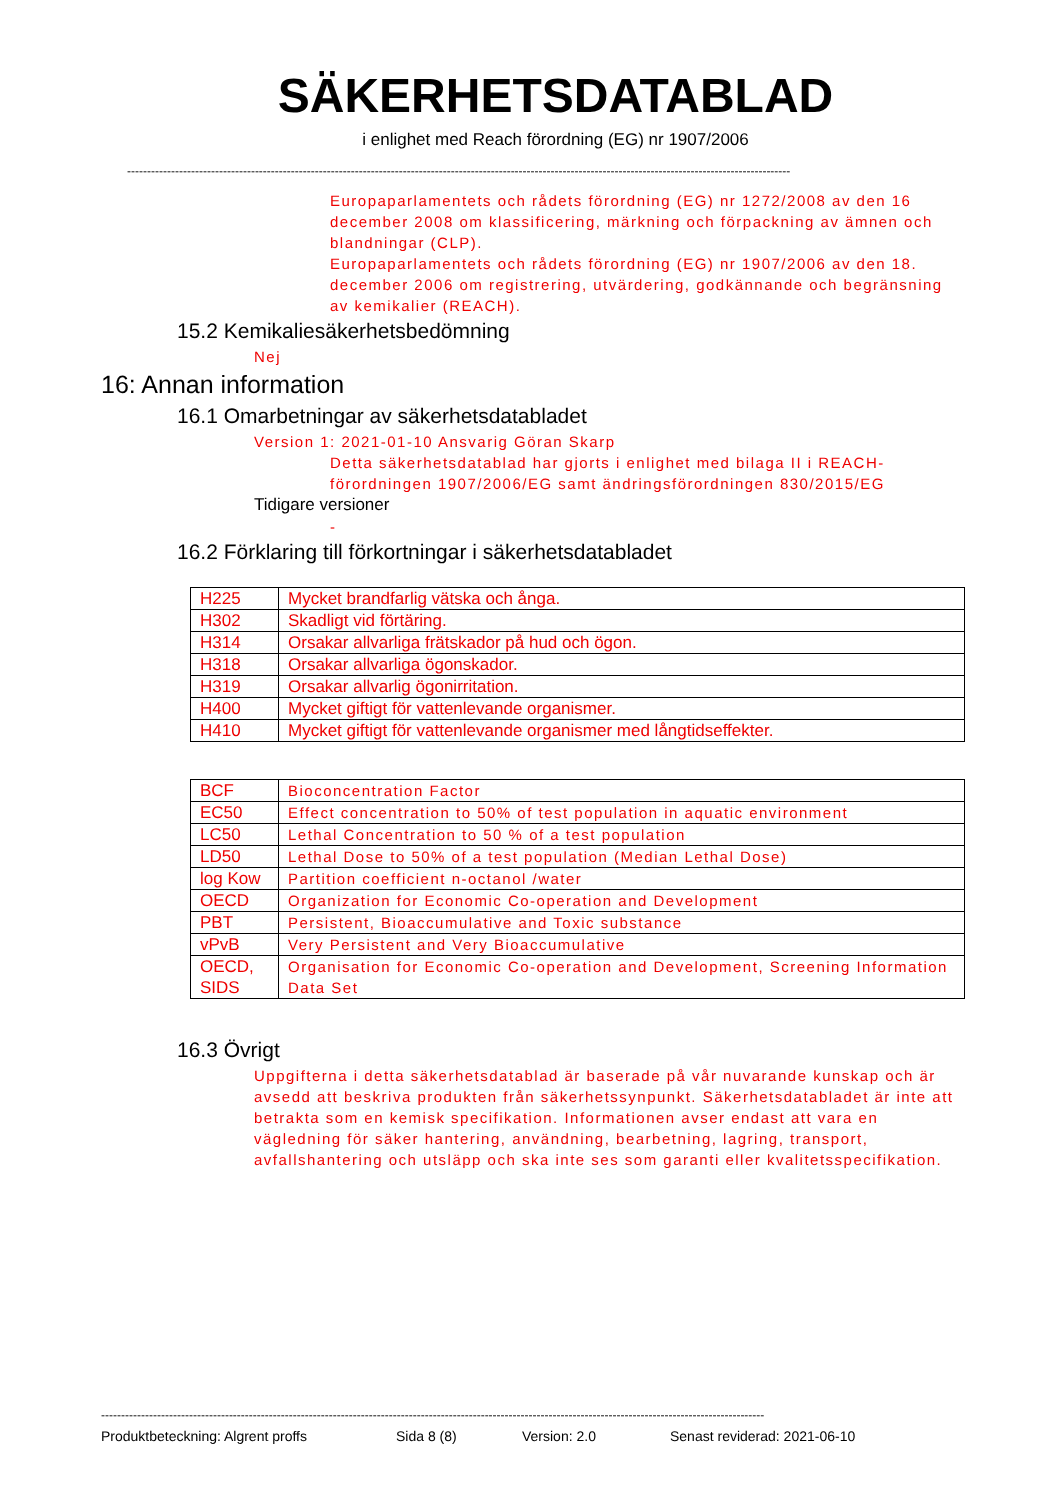SÄKERHETSDATABLAD
i enlighet med Reach förordning (EG) nr 1907/2006
----------------------------------------------------------------------------------------------------------------------------------------------------------------------
Europaparlamentets och rådets förordning (EG) nr 1272/2008 av den 16 december 2008 om klassificering, märkning och förpackning av ämnen och blandningar (CLP).
Europaparlamentets och rådets förordning (EG) nr 1907/2006 av den 18. december 2006 om registrering, utvärdering, godkännande och begränsning av kemikalier (REACH).
15.2 Kemikaliesäkerhetsbedömning
Nej
16: Annan information
16.1 Omarbetningar av säkerhetsdatabladet
Version 1: 2021-01-10 Ansvarig Göran Skarp
Detta säkerhetsdatablad har gjorts i enlighet med bilaga II i REACH-förordningen 1907/2006/EG samt ändringsförordningen 830/2015/EG
Tidigare versioner
-
16.2 Förklaring till förkortningar i säkerhetsdatabladet
| H225 | Mycket brandfarlig vätska och ånga. |
| H302 | Skadligt vid förtäring. |
| H314 | Orsakar allvarliga frätskador på hud och ögon. |
| H318 | Orsakar allvarliga ögonskador. |
| H319 | Orsakar allvarlig ögonirritation. |
| H400 | Mycket giftigt för vattenlevande organismer. |
| H410 | Mycket giftigt för vattenlevande organismer med långtidseffekter. |
| BCF | Bioconcentration Factor |
| EC50 | Effect concentration to 50% of test population in aquatic environment |
| LC50 | Lethal Concentration to 50 % of a test population |
| LD50 | Lethal Dose to 50% of a test population (Median Lethal Dose) |
| log Kow | Partition coefficient n-octanol /water |
| OECD | Organization for Economic Co-operation and Development |
| PBT | Persistent, Bioaccumulative and Toxic substance |
| vPvB | Very Persistent and Very Bioaccumulative |
| OECD, SIDS | Organisation for Economic Co-operation and Development, Screening Information Data Set |
16.3 Övrigt
Uppgifterna i detta säkerhetsdatablad är baserade på vår nuvarande kunskap och är avsedd att beskriva produkten från säkerhetssynpunkt. Säkerhetsdatabladet är inte att betrakta som en kemisk specifikation. Informationen avser endast att vara en vägledning för säker hantering, användning, bearbetning, lagring, transport, avfallshantering och utsläpp och ska inte ses som garanti eller kvalitetsspecifikation.
----------------------------------------------------------------------------------------------------------------------------------------------------------------------
Produktbeteckning: Algrent proffs Sida 8 (8) Version: 2.0 Senast reviderad: 2021-06-10